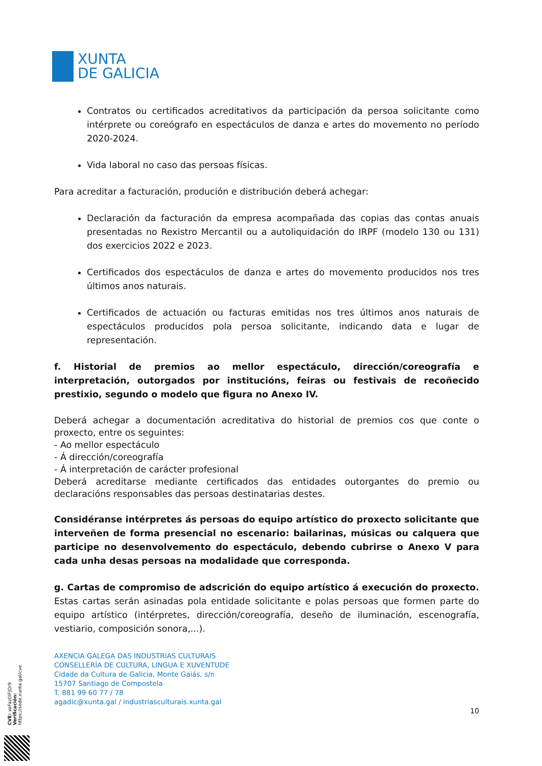XUNTA
DE GALICIA
Contratos ou certificados acreditativos da participación da persoa solicitante como intérprete ou coreógrafo en espectáculos de danza e artes do movemento no período 2020-2024.
Vida laboral no caso das persoas físicas.
Para acreditar a facturación, produción e distribución deberá achegar:
Declaración da facturación da empresa acompañada das copias das contas anuais presentadas no Rexistro Mercantil ou a autoliquidación do IRPF (modelo 130 ou 131) dos exercicios 2022 e 2023.
Certificados dos espectáculos de danza e artes do movemento producidos nos tres últimos anos naturais.
Certificados de actuación ou facturas emitidas nos tres últimos anos naturais de espectáculos producidos pola persoa solicitante, indicando data e lugar de representación.
f. Historial de premios ao mellor espectáculo, dirección/coreografía e interpretación, outorgados por institucións, feiras ou festivais de recoñecido prestixio, segundo o modelo que figura no Anexo IV.
Deberá achegar a documentación acreditativa do historial de premios cos que conte o proxecto, entre os seguintes:
- Ao mellor espectáculo
- Á dirección/coreografía
- Á interpretación de carácter profesional
Deberá acreditarse mediante certificados das entidades outorgantes do premio ou declaracións responsables das persoas destinatarias destes.
Considéranse intérpretes ás persoas do equipo artístico do proxecto solicitante que interveñen de forma presencial no escenario: bailarinas, músicas ou calquera que participe no desenvolvemento do espectáculo, debendo cubrirse o Anexo V para cada unha desas persoas na modalidade que corresponda.
g. Cartas de compromiso de adscrición do equipo artístico á execución do proxecto. Estas cartas serán asinadas pola entidade solicitante e polas persoas que formen parte do equipo artístico (intérpretes, dirección/coreografía, deseño de iluminación, escenografía, vestiario, composición sonora,...).
AXENCIA GALEGA DAS INDUSTRIAS CULTURAIS
CONSELLERÍA DE CULTURA, LINGUA E XUVENTUDE
Cidade da Cultura de Galicia, Monte Gaiás, s/n
15707 Santiago de Compostela
T. 881 99 60 77 / 78
agadic@xunta.gal / industriasculturais.xunta.gal
10
CVE: xoFaz0IFJOr9
Verificación: https://sede.xunta.gal/cve